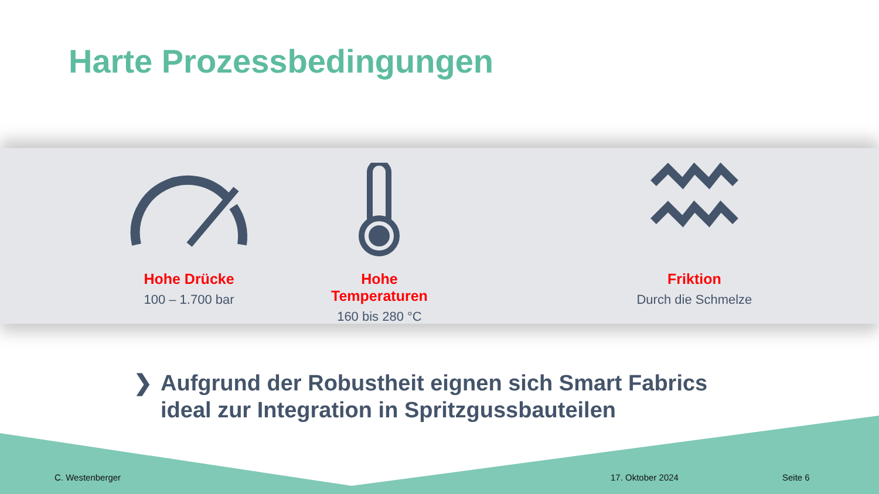Harte Prozessbedingungen
Hohe Drücke
100 – 1.700 bar
Hohe Temperaturen
160 bis 280 °C
Friktion
Durch die Schmelze
❯ Aufgrund der Robustheit eignen sich Smart Fabrics
ideal zur Integration in Spritzgussbauteilen
C. Westenberger 17. Oktober 2024 Seite 6